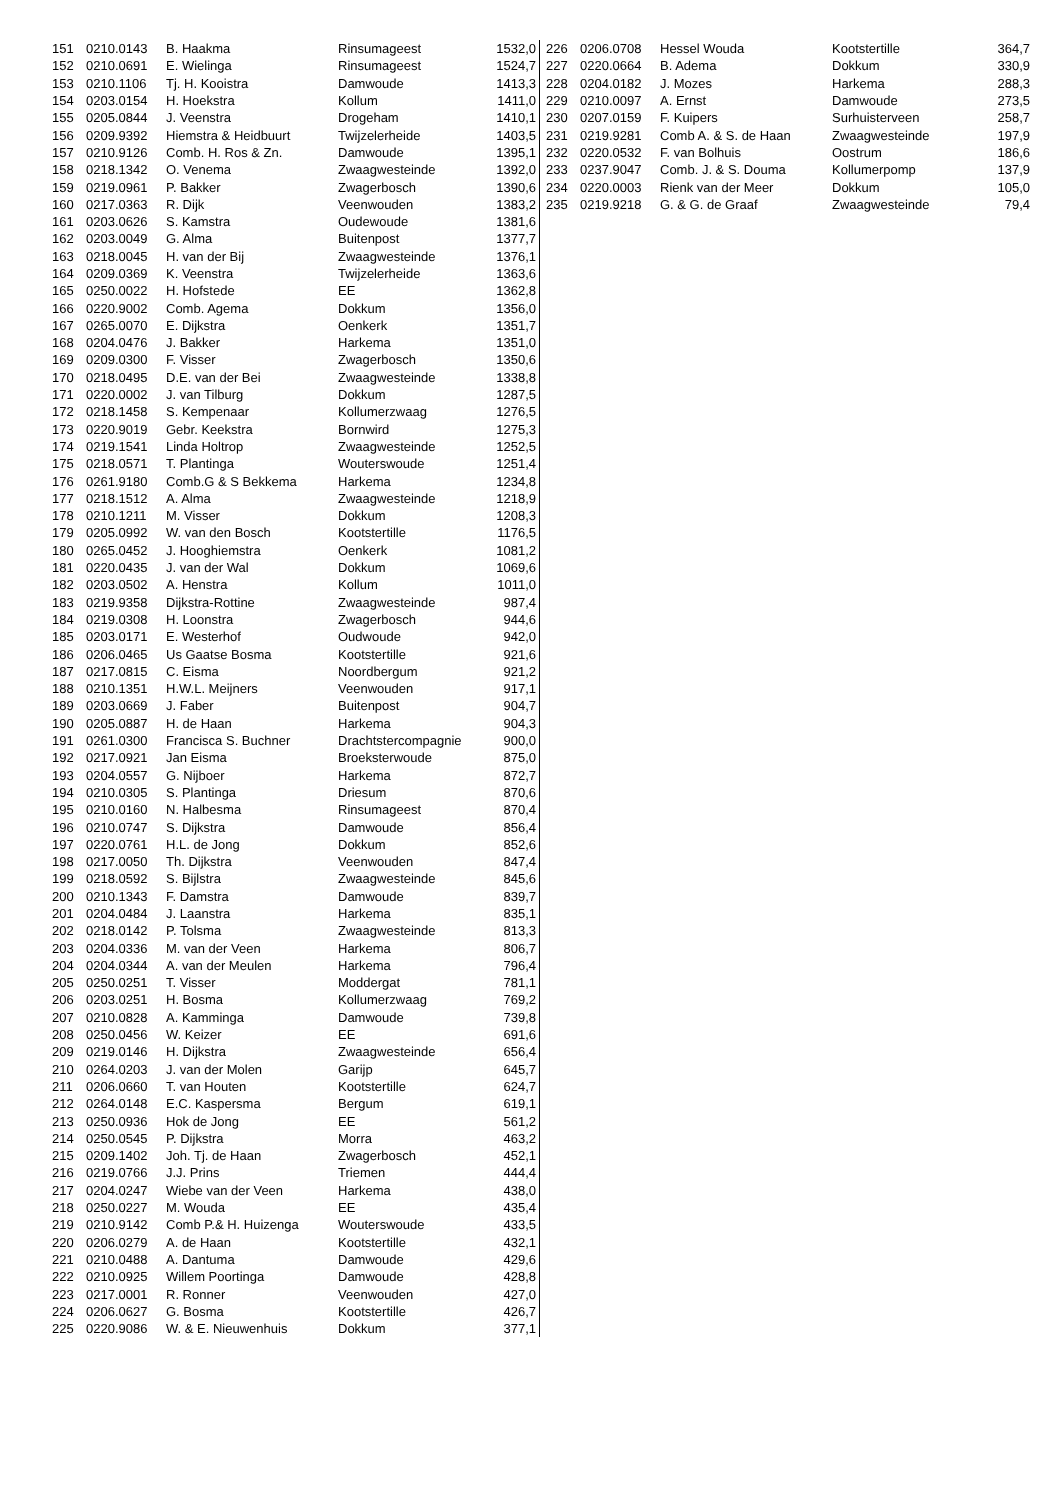| 151 | 0210.0143 | B. Haakma | Rinsumageest | 1532,0 |
| 152 | 0210.0691 | E. Wielinga | Rinsumageest | 1524,7 |
| 153 | 0210.1106 | Tj. H. Kooistra | Damwoude | 1413,3 |
| 154 | 0203.0154 | H. Hoekstra | Kollum | 1411,0 |
| 155 | 0205.0844 | J. Veenstra | Drogeham | 1410,1 |
| 156 | 0209.9392 | Hiemstra & Heidbuurt | Twijzelerheide | 1403,5 |
| 157 | 0210.9126 | Comb. H. Ros & Zn. | Damwoude | 1395,1 |
| 158 | 0218.1342 | O. Venema | Zwaagwesteinde | 1392,0 |
| 159 | 0219.0961 | P. Bakker | Zwagerbosch | 1390,6 |
| 160 | 0217.0363 | R. Dijk | Veenwouden | 1383,2 |
| 161 | 0203.0626 | S. Kamstra | Oudewoude | 1381,6 |
| 162 | 0203.0049 | G. Alma | Buitenpost | 1377,7 |
| 163 | 0218.0045 | H. van der Bij | Zwaagwesteinde | 1376,1 |
| 164 | 0209.0369 | K. Veenstra | Twijzelerheide | 1363,6 |
| 165 | 0250.0022 | H. Hofstede | EE | 1362,8 |
| 166 | 0220.9002 | Comb. Agema | Dokkum | 1356,0 |
| 167 | 0265.0070 | E. Dijkstra | Oenkerk | 1351,7 |
| 168 | 0204.0476 | J. Bakker | Harkema | 1351,0 |
| 169 | 0209.0300 | F. Visser | Zwagerbosch | 1350,6 |
| 170 | 0218.0495 | D.E. van der Bei | Zwaagwesteinde | 1338,8 |
| 171 | 0220.0002 | J. van Tilburg | Dokkum | 1287,5 |
| 172 | 0218.1458 | S. Kempenaar | Kollumerzwaag | 1276,5 |
| 173 | 0220.9019 | Gebr. Keekstra | Bornwird | 1275,3 |
| 174 | 0219.1541 | Linda Holtrop | Zwaagwesteinde | 1252,5 |
| 175 | 0218.0571 | T. Plantinga | Wouterswoude | 1251,4 |
| 176 | 0261.9180 | Comb.G & S Bekkema | Harkema | 1234,8 |
| 177 | 0218.1512 | A. Alma | Zwaagwesteinde | 1218,9 |
| 178 | 0210.1211 | M. Visser | Dokkum | 1208,3 |
| 179 | 0205.0992 | W. van den Bosch | Kootstertille | 1176,5 |
| 180 | 0265.0452 | J. Hooghiemstra | Oenkerk | 1081,2 |
| 181 | 0220.0435 | J. van der Wal | Dokkum | 1069,6 |
| 182 | 0203.0502 | A. Henstra | Kollum | 1011,0 |
| 183 | 0219.9358 | Dijkstra-Rottine | Zwaagwesteinde | 987,4 |
| 184 | 0219.0308 | H. Loonstra | Zwagerbosch | 944,6 |
| 185 | 0203.0171 | E. Westerhof | Oudwoude | 942,0 |
| 186 | 0206.0465 | Us Gaatse Bosma | Kootstertille | 921,6 |
| 187 | 0217.0815 | C. Eisma | Noordbergum | 921,2 |
| 188 | 0210.1351 | H.W.L. Meijners | Veenwouden | 917,1 |
| 189 | 0203.0669 | J. Faber | Buitenpost | 904,7 |
| 190 | 0205.0887 | H. de Haan | Harkema | 904,3 |
| 191 | 0261.0300 | Francisca S. Buchner | Drachtstercompagnie | 900,0 |
| 192 | 0217.0921 | Jan Eisma | Broeksterwoude | 875,0 |
| 193 | 0204.0557 | G. Nijboer | Harkema | 872,7 |
| 194 | 0210.0305 | S. Plantinga | Driesum | 870,6 |
| 195 | 0210.0160 | N. Halbesma | Rinsumageest | 870,4 |
| 196 | 0210.0747 | S. Dijkstra | Damwoude | 856,4 |
| 197 | 0220.0761 | H.L. de Jong | Dokkum | 852,6 |
| 198 | 0217.0050 | Th. Dijkstra | Veenwouden | 847,4 |
| 199 | 0218.0592 | S. Bijlstra | Zwaagwesteinde | 845,6 |
| 200 | 0210.1343 | F. Damstra | Damwoude | 839,7 |
| 201 | 0204.0484 | J. Laanstra | Harkema | 835,1 |
| 202 | 0218.0142 | P. Tolsma | Zwaagwesteinde | 813,3 |
| 203 | 0204.0336 | M. van der Veen | Harkema | 806,7 |
| 204 | 0204.0344 | A. van der Meulen | Harkema | 796,4 |
| 205 | 0250.0251 | T. Visser | Moddergat | 781,1 |
| 206 | 0203.0251 | H. Bosma | Kollumerzwaag | 769,2 |
| 207 | 0210.0828 | A. Kamminga | Damwoude | 739,8 |
| 208 | 0250.0456 | W. Keizer | EE | 691,6 |
| 209 | 0219.0146 | H. Dijkstra | Zwaagwesteinde | 656,4 |
| 210 | 0264.0203 | J. van der Molen | Garijp | 645,7 |
| 211 | 0206.0660 | T. van Houten | Kootstertille | 624,7 |
| 212 | 0264.0148 | E.C. Kaspersma | Bergum | 619,1 |
| 213 | 0250.0936 | Hok de Jong | EE | 561,2 |
| 214 | 0250.0545 | P. Dijkstra | Morra | 463,2 |
| 215 | 0209.1402 | Joh. Tj. de Haan | Zwagerbosch | 452,1 |
| 216 | 0219.0766 | J.J. Prins | Triemen | 444,4 |
| 217 | 0204.0247 | Wiebe van der Veen | Harkema | 438,0 |
| 218 | 0250.0227 | M. Wouda | EE | 435,4 |
| 219 | 0210.9142 | Comb P.& H. Huizenga | Wouterswoude | 433,5 |
| 220 | 0206.0279 | A. de Haan | Kootstertille | 432,1 |
| 221 | 0210.0488 | A. Dantuma | Damwoude | 429,6 |
| 222 | 0210.0925 | Willem Poortinga | Damwoude | 428,8 |
| 223 | 0217.0001 | R. Ronner | Veenwouden | 427,0 |
| 224 | 0206.0627 | G. Bosma | Kootstertille | 426,7 |
| 225 | 0220.9086 | W. & E. Nieuwenhuis | Dokkum | 377,1 |
| 226 | 0206.0708 | Hessel Wouda | Kootstertille | 364,7 |
| 227 | 0220.0664 | B. Adema | Dokkum | 330,9 |
| 228 | 0204.0182 | J. Mozes | Harkema | 288,3 |
| 229 | 0210.0097 | A. Ernst | Damwoude | 273,5 |
| 230 | 0207.0159 | F. Kuipers | Surhuisterveen | 258,7 |
| 231 | 0219.9281 | Comb A. & S. de Haan | Zwaagwesteinde | 197,9 |
| 232 | 0220.0532 | F. van Bolhuis | Oostrum | 186,6 |
| 233 | 0237.9047 | Comb. J. & S. Douma | Kollumerpomp | 137,9 |
| 234 | 0220.0003 | Rienk van der Meer | Dokkum | 105,0 |
| 235 | 0219.9218 | G. & G. de Graaf | Zwaagwesteinde | 79,4 |